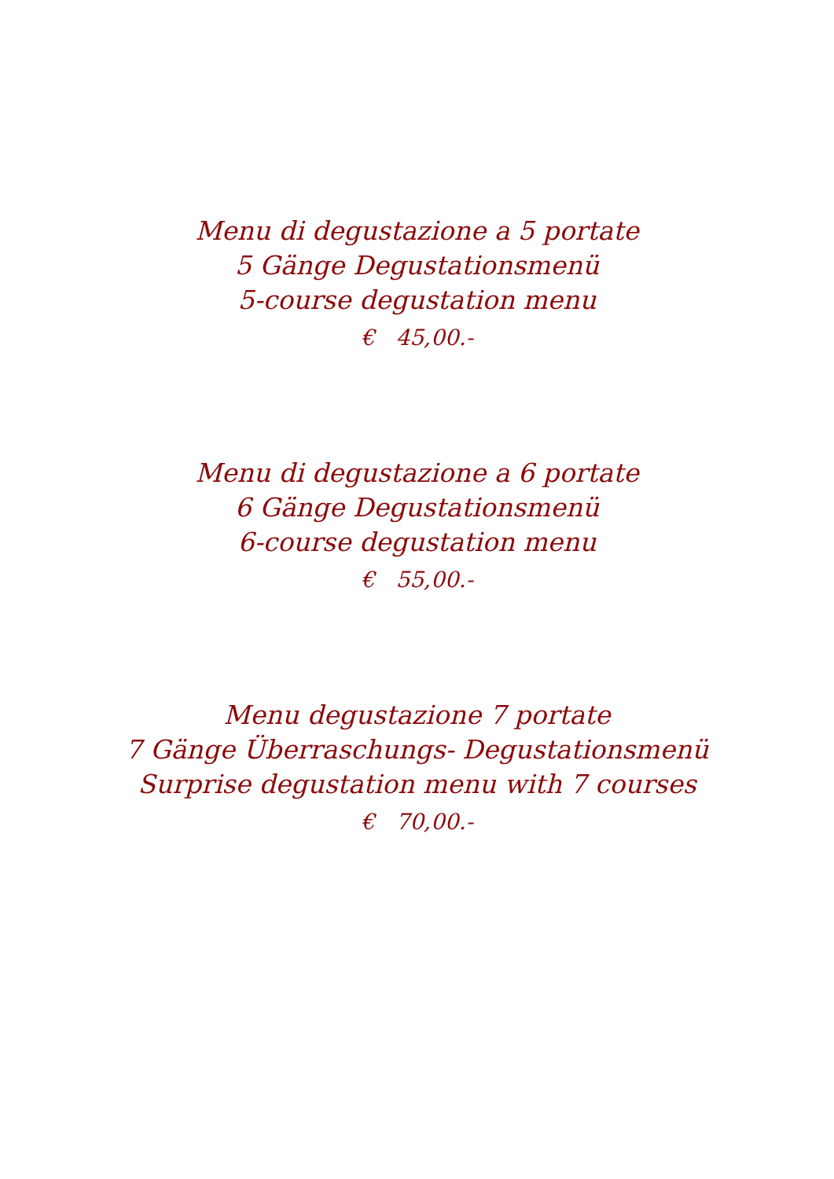Menu di degustazione a 5 portate
5 Gänge Degustationsmenü
5-course degustation menu
€ 45,00.-
Menu di degustazione a 6 portate
6 Gänge Degustationsmenü
6-course degustation menu
€ 55,00.-
Menu degustazione 7 portate
7 Gänge Überraschungs- Degustationsmenü
Surprise degustation menu with 7 courses
€ 70,00.-